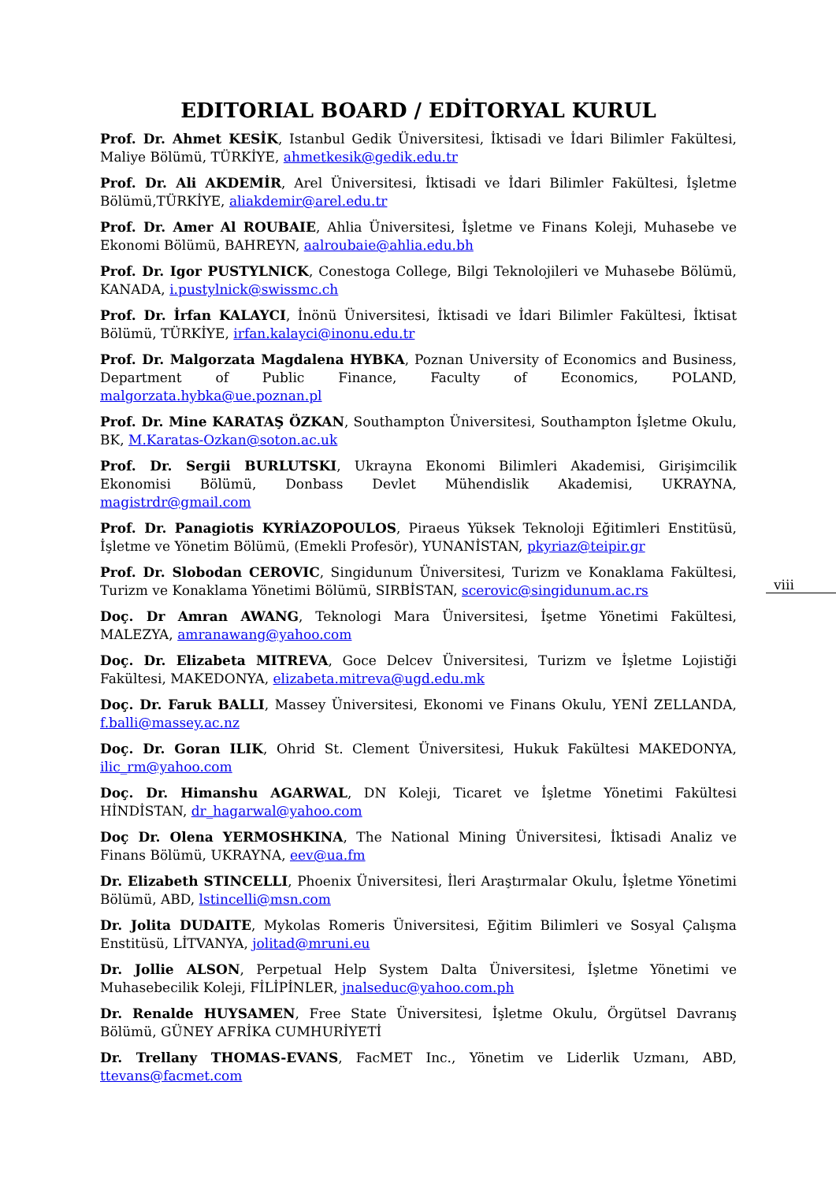EDITORIAL BOARD / EDİTORYAL KURUL
Prof. Dr. Ahmet KESİK, Istanbul Gedik Üniversitesi, İktisadi ve İdari Bilimler Fakültesi, Maliye Bölümü, TÜRKİYE, ahmetkesik@gedik.edu.tr
Prof. Dr. Ali AKDEMİR, Arel Üniversitesi, İktisadi ve İdari Bilimler Fakültesi, İşletme Bölümü,TÜRKİYE, aliakdemir@arel.edu.tr
Prof. Dr. Amer Al ROUBAIE, Ahlia Üniversitesi, İşletme ve Finans Koleji, Muhasebe ve Ekonomi Bölümü, BAHREYN, aalroubaie@ahlia.edu.bh
Prof. Dr. Igor PUSTYLNICK, Conestoga College, Bilgi Teknolojileri ve Muhasebe Bölümü, KANADA, i.pustylnick@swissmc.ch
Prof. Dr. İrfan KALAYCI, İnönü Üniversitesi, İktisadi ve İdari Bilimler Fakültesi, İktisat Bölümü, TÜRKİYE, irfan.kalayci@inonu.edu.tr
Prof. Dr. Malgorzata Magdalena HYBKA, Poznan University of Economics and Business, Department of Public Finance, Faculty of Economics, POLAND, malgorzata.hybka@ue.poznan.pl
Prof. Dr. Mine KARATAŞ ÖZKAN, Southampton Üniversitesi, Southampton İşletme Okulu, BK, M.Karatas-Ozkan@soton.ac.uk
Prof. Dr. Sergii BURLUTSKI, Ukrayna Ekonomi Bilimleri Akademisi, Girişimcilik Ekonomisi Bölümü, Donbass Devlet Mühendislik Akademisi, UKRAYNA, magistrdr@gmail.com
Prof. Dr. Panagiotis KYRİAZOPOULOS, Piraeus Yüksek Teknoloji Eğitimleri Enstitüsü, İşletme ve Yönetim Bölümü, (Emekli Profesör), YUNANİSTAN, pkyriaz@teipir.gr
Prof. Dr. Slobodan CEROVIC, Singidunum Üniversitesi, Turizm ve Konaklama Fakültesi, Turizm ve Konaklama Yönetimi Bölümü, SIRBİSTAN, scerovic@singidunum.ac.rs
Doç. Dr Amran AWANG, Teknologi Mara Üniversitesi, İşetme Yönetimi Fakültesi, MALEZYA, amranawang@yahoo.com
Doç. Dr. Elizabeta MITREVA, Goce Delcev Üniversitesi, Turizm ve İşletme Lojistiği Fakültesi, MAKEDONYA, elizabeta.mitreva@ugd.edu.mk
Doç. Dr. Faruk BALLI, Massey Üniversitesi, Ekonomi ve Finans Okulu, YENİ ZELLANDA, f.balli@massey.ac.nz
Doç. Dr. Goran ILIK, Ohrid St. Clement Üniversitesi, Hukuk Fakültesi MAKEDONYA, ilic_rm@yahoo.com
Doç. Dr. Himanshu AGARWAL, DN Koleji, Ticaret ve İşletme Yönetimi Fakültesi HİNDİSTAN, dr_hagarwal@yahoo.com
Doç Dr. Olena YERMOSHKINA, The National Mining Üniversitesi, İktisadi Analiz ve Finans Bölümü, UKRAYNA, eev@ua.fm
Dr. Elizabeth STINCELLI, Phoenix Üniversitesi, İleri Araştırmalar Okulu, İşletme Yönetimi Bölümü, ABD, lstincelli@msn.com
Dr. Jolita DUDAITE, Mykolas Romeris Üniversitesi, Eğitim Bilimleri ve Sosyal Çalışma Enstitüsü, LİTVANYA, jolitad@mruni.eu
Dr. Jollie ALSON, Perpetual Help System Dalta Üniversitesi, İşletme Yönetimi ve Muhasebecilik Koleji, FİLİPİNLER, jnalseduc@yahoo.com.ph
Dr. Renalde HUYSAMEN, Free State Üniversitesi, İşletme Okulu, Örgütsel Davranış Bölümü, GÜNEY AFRİKA CUMHURİYETİ
Dr. Trellany THOMAS-EVANS, FacMET Inc., Yönetim ve Liderlik Uzmanı, ABD, ttevans@facmet.com
viii